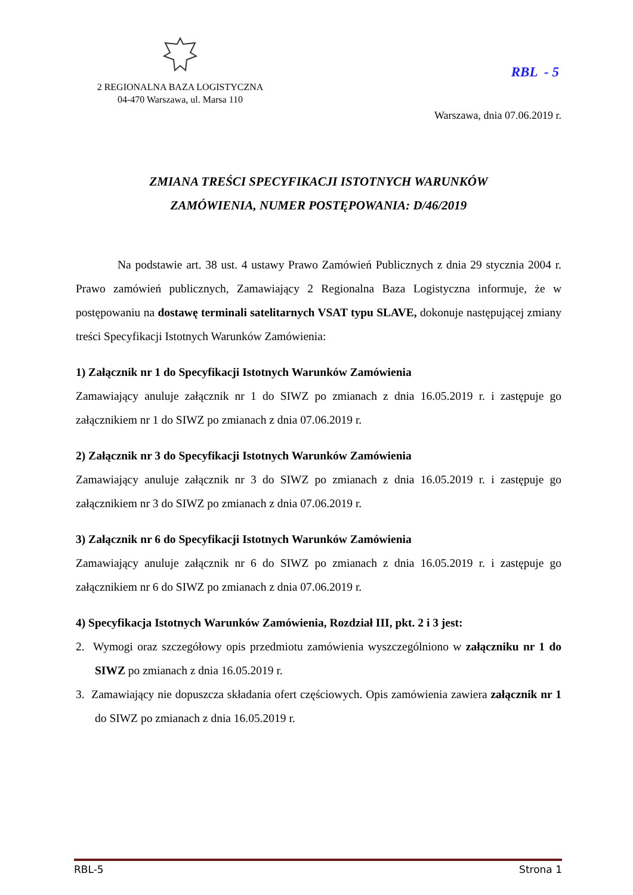2 REGIONALNA BAZA LOGISTYCZNA
04-470 Warszawa, ul. Marsa 110
RBL - 5
Warszawa, dnia 07.06.2019 r.
ZMIANA TREŚCI SPECYFIKACJI ISTOTNYCH WARUNKÓW
ZAMÓWIENIA, NUMER POSTĘPOWANIA: D/46/2019
Na podstawie art. 38 ust. 4 ustawy Prawo Zamówień Publicznych z dnia 29 stycznia 2004 r. Prawo zamówień publicznych, Zamawiający 2 Regionalna Baza Logistyczna informuje, że w postępowaniu na dostawę terminali satelitarnych VSAT typu SLAVE, dokonuje następującej zmiany treści Specyfikacji Istotnych Warunków Zamówienia:
1) Załącznik nr 1 do Specyfikacji Istotnych Warunków Zamówienia
Zamawiający anuluje załącznik nr 1 do SIWZ po zmianach z dnia 16.05.2019 r. i zastępuje go załącznikiem nr 1 do SIWZ po zmianach z dnia 07.06.2019 r.
2) Załącznik nr 3 do Specyfikacji Istotnych Warunków Zamówienia
Zamawiający anuluje załącznik nr 3 do SIWZ po zmianach z dnia 16.05.2019 r. i zastępuje go załącznikiem nr 3 do SIWZ po zmianach z dnia 07.06.2019 r.
3) Załącznik nr 6 do Specyfikacji Istotnych Warunków Zamówienia
Zamawiający anuluje załącznik nr 6 do SIWZ po zmianach z dnia 16.05.2019 r. i zastępuje go załącznikiem nr 6 do SIWZ po zmianach z dnia 07.06.2019 r.
4) Specyfikacja Istotnych Warunków Zamówienia, Rozdział III, pkt. 2 i 3 jest:
2. Wymogi oraz szczegółowy opis przedmiotu zamówienia wyszczególniono w załączniku nr 1 do SIWZ po zmianach z dnia 16.05.2019 r.
3. Zamawiający nie dopuszcza składania ofert częściowych. Opis zamówienia zawiera załącznik nr 1 do SIWZ po zmianach z dnia 16.05.2019 r.
RBL-5 Strona 1